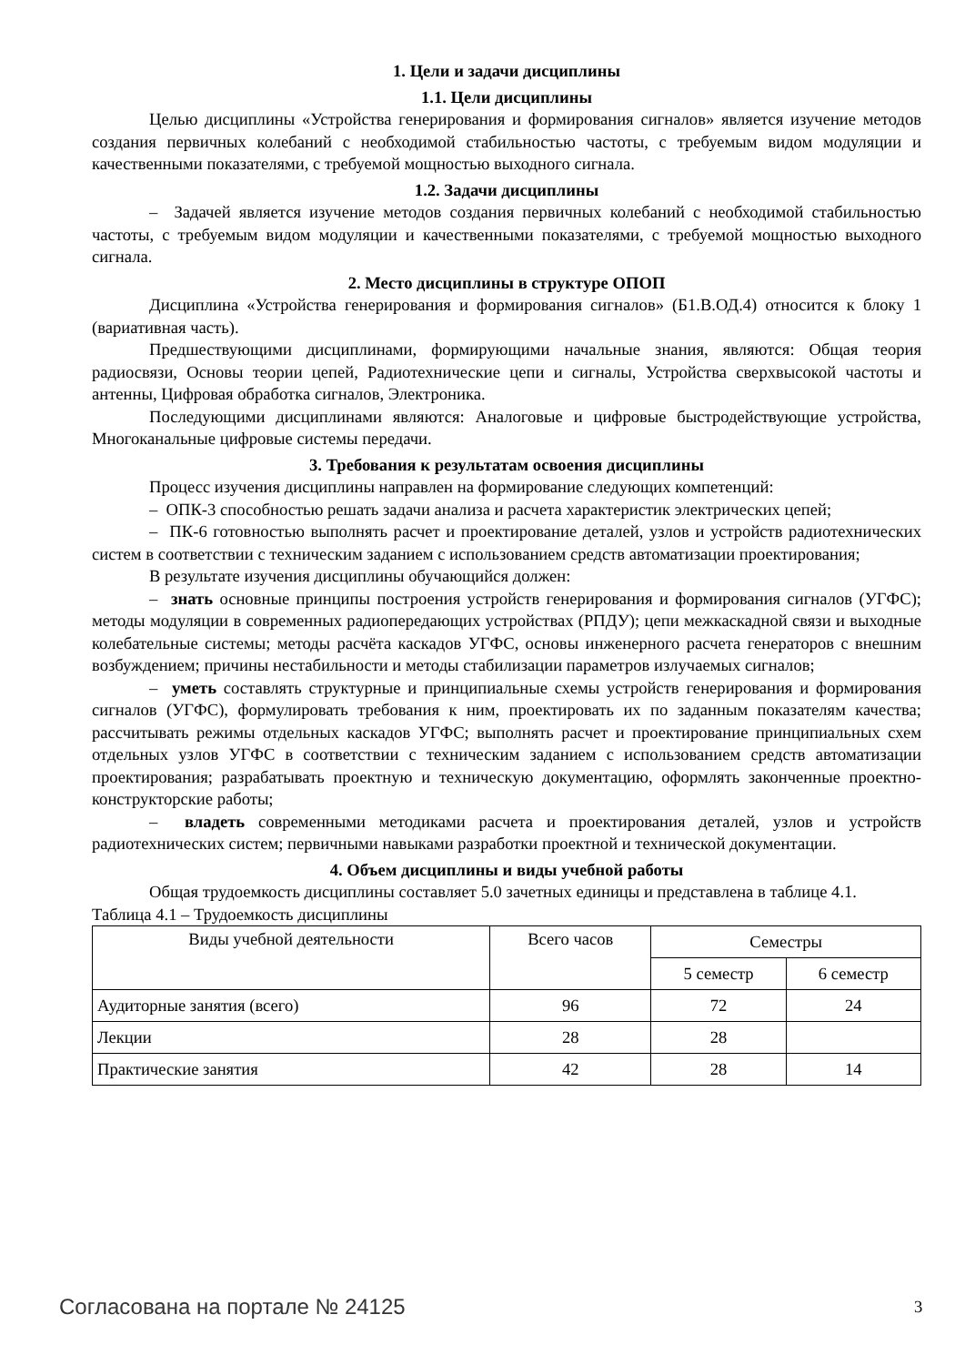1. Цели и задачи дисциплины
1.1. Цели дисциплины
Целью дисциплины «Устройства генерирования и формирования сигналов» является изучение методов создания первичных колебаний с необходимой стабильностью частоты, с требуемым видом модуляции и качественными показателями, с требуемой мощностью выходного сигнала.
1.2. Задачи дисциплины
– Задачей является изучение методов создания первичных колебаний с необходимой стабильностью частоты, с требуемым видом модуляции и качественными показателями, с требуемой мощностью выходного сигнала.
2. Место дисциплины в структуре ОПОП
Дисциплина «Устройства генерирования и формирования сигналов» (Б1.В.ОД.4) относится к блоку 1 (вариативная часть).
Предшествующими дисциплинами, формирующими начальные знания, являются: Общая теория радиосвязи, Основы теории цепей, Радиотехнические цепи и сигналы, Устройства сверхвысокой частоты и антенны, Цифровая обработка сигналов, Электроника.
Последующими дисциплинами являются: Аналоговые и цифровые быстродействующие устройства, Многоканальные цифровые системы передачи.
3. Требования к результатам освоения дисциплины
Процесс изучения дисциплины направлен на формирование следующих компетенций:
– ОПК-3 способностью решать задачи анализа и расчета характеристик электрических цепей;
– ПК-6 готовностью выполнять расчет и проектирование деталей, узлов и устройств радиотехнических систем в соответствии с техническим заданием с использованием средств автоматизации проектирования;
В результате изучения дисциплины обучающийся должен:
– знать основные принципы построения устройств генерирования и формирования сигналов (УГФС); методы модуляции в современных радиопередающих устройствах (РПДУ); цепи межкаскадной связи и выходные колебательные системы; методы расчёта каскадов УГФС, основы инженерного расчета генераторов с внешним возбуждением; причины нестабильности и методы стабилизации параметров излучаемых сигналов;
– уметь составлять структурные и принципиальные схемы устройств генерирования и формирования сигналов (УГФС), формулировать требования к ним, проектировать их по заданным показателям качества; рассчитывать режимы отдельных каскадов УГФС; выполнять расчет и проектирование принципиальных схем отдельных узлов УГФС в соответствии с техническим заданием с использованием средств автоматизации проектирования; разрабатывать проектную и техническую документацию, оформлять законченные проектно-конструкторские работы;
– владеть современными методиками расчета и проектирования деталей, узлов и устройств радиотехнических систем; первичными навыками разработки проектной и технической документации.
4. Объем дисциплины и виды учебной работы
Общая трудоемкость дисциплины составляет 5.0 зачетных единицы и представлена в таблице 4.1.
Таблица 4.1 – Трудоемкость дисциплины
| Виды учебной деятельности | Всего часов | Семестры | |
| --- | --- | --- | --- |
| | | 5 семестр | 6 семестр |
| Аудиторные занятия (всего) | 96 | 72 | 24 |
| Лекции | 28 | 28 | |
| Практические занятия | 42 | 28 | 14 |
Согласована на портале № 24125 3